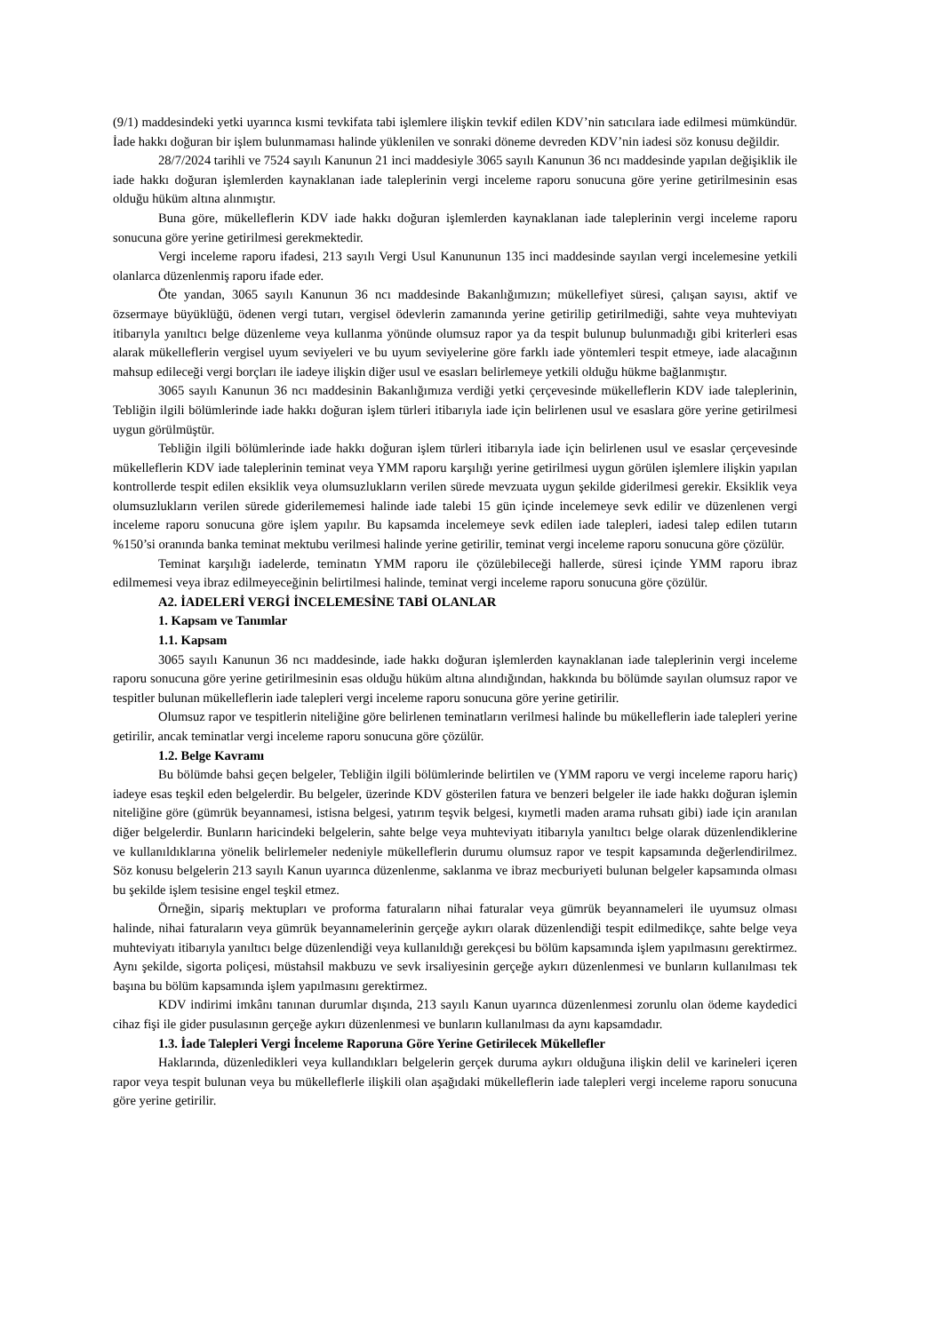(9/1) maddesindeki yetki uyarınca kısmi tevkifata tabi işlemlere ilişkin tevkif edilen KDV’nin satıcılara iade edilmesi mümkündür. İade hakkı doğuran bir işlem bulunmaması halinde yüklenilen ve sonraki döneme devreden KDV’nin iadesi söz konusu değildir.
28/7/2024 tarihli ve 7524 sayılı Kanunun 21 inci maddesiyle 3065 sayılı Kanunun 36 ncı maddesinde yapılan değişiklik ile iade hakkı doğuran işlemlerden kaynaklanan iade taleplerinin vergi inceleme raporu sonucuna göre yerine getirilmesinin esas olduğu hüküm altına alınmıştır.
Buna göre, mükelleflerin KDV iade hakkı doğuran işlemlerden kaynaklanan iade taleplerinin vergi inceleme raporu sonucuna göre yerine getirilmesi gerekmektedir.
Vergi inceleme raporu ifadesi, 213 sayılı Vergi Usul Kanununun 135 inci maddesinde sayılan vergi incelemesine yetkili olanlarca düzenlenmiş raporu ifade eder.
Öte yandan, 3065 sayılı Kanunun 36 ncı maddesinde Bakanlığımızın; mükellefiyet süresi, çalışan sayısı, aktif ve özsermaye büyüklüğü, ödenen vergi tutarı, vergisel ödevlerin zamanında yerine getirilip getirilmediği, sahte veya muhteviyatı itibarıyla yanıltıcı belge düzenleme veya kullanma yönünde olumsuz rapor ya da tespit bulunup bulunmadığı gibi kriterleri esas alarak mükelleflerin vergisel uyum seviyeleri ve bu uyum seviyelerine göre farklı iade yöntemleri tespit etmeye, iade alacağının mahsup edileceği vergi borçları ile iadeye ilişkin diğer usul ve esasları belirlemeye yetkili olduğu hükme bağlanmıştır.
3065 sayılı Kanunun 36 ncı maddesinin Bakanlığımıza verdiği yetki çerçevesinde mükelleflerin KDV iade taleplerinin, Tebliğin ilgili bölümlerinde iade hakkı doğuran işlem türleri itibarıyla iade için belirlenen usul ve esaslara göre yerine getirilmesi uygun görülmüştür.
Tebliğin ilgili bölümlerinde iade hakkı doğuran işlem türleri itibarıyla iade için belirlenen usul ve esaslar çerçevesinde mükelleflerin KDV iade taleplerinin teminat veya YMM raporu karşılığı yerine getirilmesi uygun görülen işlemlere ilişkin yapılan kontrollerde tespit edilen eksiklik veya olumsuzlukların verilen sürede mevzuata uygun şekilde giderilmesi gerekir. Eksiklik veya olumsuzlukların verilen sürede giderilememesi halinde iade talebi 15 gün içinde incelemeye sevk edilir ve düzenlenen vergi inceleme raporu sonucuna göre işlem yapılır. Bu kapsamda incelemeye sevk edilen iade talepleri, iadesi talep edilen tutarın %150’si oranında banka teminat mektubu verilmesi halinde yerine getirilir, teminat vergi inceleme raporu sonucuna göre çözülür.
Teminat karşılığı iadelerde, teminatın YMM raporu ile çözülebileceği hallerde, süresi içinde YMM raporu ibraz edilmemesi veya ibraz edilmeyeceğinin belirtilmesi halinde, teminat vergi inceleme raporu sonucuna göre çözülür.
A2. İADELERİ VERGİ İNCELEMESİNE TABİ OLANLAR
1. Kapsam ve Tanımlar
1.1. Kapsam
3065 sayılı Kanunun 36 ncı maddesinde, iade hakkı doğuran işlemlerden kaynaklanan iade taleplerinin vergi inceleme raporu sonucuna göre yerine getirilmesinin esas olduğu hüküm altına alındığından, hakkında bu bölümde sayılan olumsuz rapor ve tespitler bulunan mükelleflerin iade talepleri vergi inceleme raporu sonucuna göre yerine getirilir.
Olumsuz rapor ve tespitlerin niteliğine göre belirlenen teminatların verilmesi halinde bu mükelleflerin iade talepleri yerine getirilir, ancak teminatlar vergi inceleme raporu sonucuna göre çözülür.
1.2. Belge Kavramı
Bu bölümde bahsi geçen belgeler, Tebliğin ilgili bölümlerinde belirtilen ve (YMM raporu ve vergi inceleme raporu hariç) iadeye esas teşkil eden belgelerdir. Bu belgeler, üzerinde KDV gösterilen fatura ve benzeri belgeler ile iade hakkı doğuran işlemin niteliğine göre (gümrük beyannamesi, istisna belgesi, yatırım teşvik belgesi, kıymetli maden arama ruhsatı gibi) iade için aranılan diğer belgelerdir. Bunların haricindeki belgelerin, sahte belge veya muhteviyatı itibarıyla yanıltıcı belge olarak düzenlendiklerine ve kullanıldıklarına yönelik belirlemeler nedeniyle mükelleflerin durumu olumsuz rapor ve tespit kapsamında değerlendirilmez. Söz konusu belgelerin 213 sayılı Kanun uyarınca düzenlenme, saklanma ve ibraz mecburiyeti bulunan belgeler kapsamında olması bu şekilde işlem tesisine engel teşkil etmez.
Örneğin, sipariş mektupları ve proforma faturaların nihai faturalar veya gümrük beyannameleri ile uyumsuz olması halinde, nihai faturaların veya gümrük beyannamelerinin gerçeğe aykırı olarak düzenlendiği tespit edilmedikçe, sahte belge veya muhteviyatı itibarıyla yanıltıcı belge düzenlendiği veya kullanıldığı gerekçesi bu bölüm kapsamında işlem yapılmasını gerektirmez. Aynı şekilde, sigorta poliçesi, müstahsil makbuzu ve sevk irsaliyesinin gerçeğe aykırı düzenlenmesi ve bunların kullanılması tek başına bu bölüm kapsamında işlem yapılmasını gerektirmez.
KDV indirimi imkânı tanınan durumlar dışında, 213 sayılı Kanun uyarınca düzenlenmesi zorunlu olan ödeme kaydedici cihaz fişi ile gider pusulasının gerçeğe aykırı düzenlenmesi ve bunların kullanılması da aynı kapsamdadır.
1.3. İade Talepleri Vergi İnceleme Raporuna Göre Yerine Getirilecek Mükellefler
Haklarında, düzenledikleri veya kullandıkları belgelerin gerçek duruma aykırı olduğuna ilişkin delil ve karineleri içeren rapor veya tespit bulunan veya bu mükelleflerle ilişkili olan aşağıdaki mükelleflerin iade talepleri vergi inceleme raporu sonucuna göre yerine getirilir.